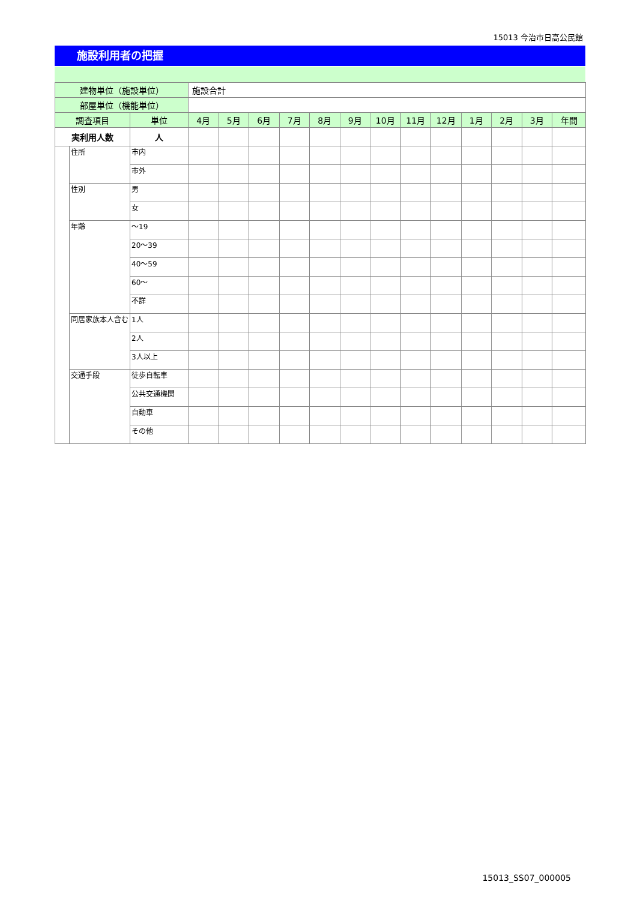15013 今治市日高公民館
施設利用者の把握
| 建物単位（施設単位） | | | 施設合計 | | | | | | | | | | | | |
| 部屋単位（機能単位） | | | | | | | | | | | | | | | |
| 調査項目 | | 単位 | 4月 | 5月 | 6月 | 7月 | 8月 | 9月 | 10月 | 11月 | 12月 | 1月 | 2月 | 3月 | 年間 |
| 実利用人数 | | 人 | | | | | | | | | | | | | |
| | 住所 | 市内 | | | | | | | | | | | | | |
| | | 市外 | | | | | | | | | | | | | |
| | 性別 | 男 | | | | | | | | | | | | | |
| | | 女 | | | | | | | | | | | | | |
| | 年齢 | ～19 | | | | | | | | | | | | | |
| | | 20～39 | | | | | | | | | | | | | |
| | | 40～59 | | | | | | | | | | | | | |
| | | 60～ | | | | | | | | | | | | | |
| | | 不詳 | | | | | | | | | | | | | |
| | 同居家族本人含む | 1人 | | | | | | | | | | | | | |
| | | 2人 | | | | | | | | | | | | | |
| | | 3人以上 | | | | | | | | | | | | | |
| | 交通手段 | 徒歩自転車 | | | | | | | | | | | | | |
| | | 公共交通機関 | | | | | | | | | | | | | |
| | | 自動車 | | | | | | | | | | | | | |
| | | その他 | | | | | | | | | | | | | |
15013_SS07_000005